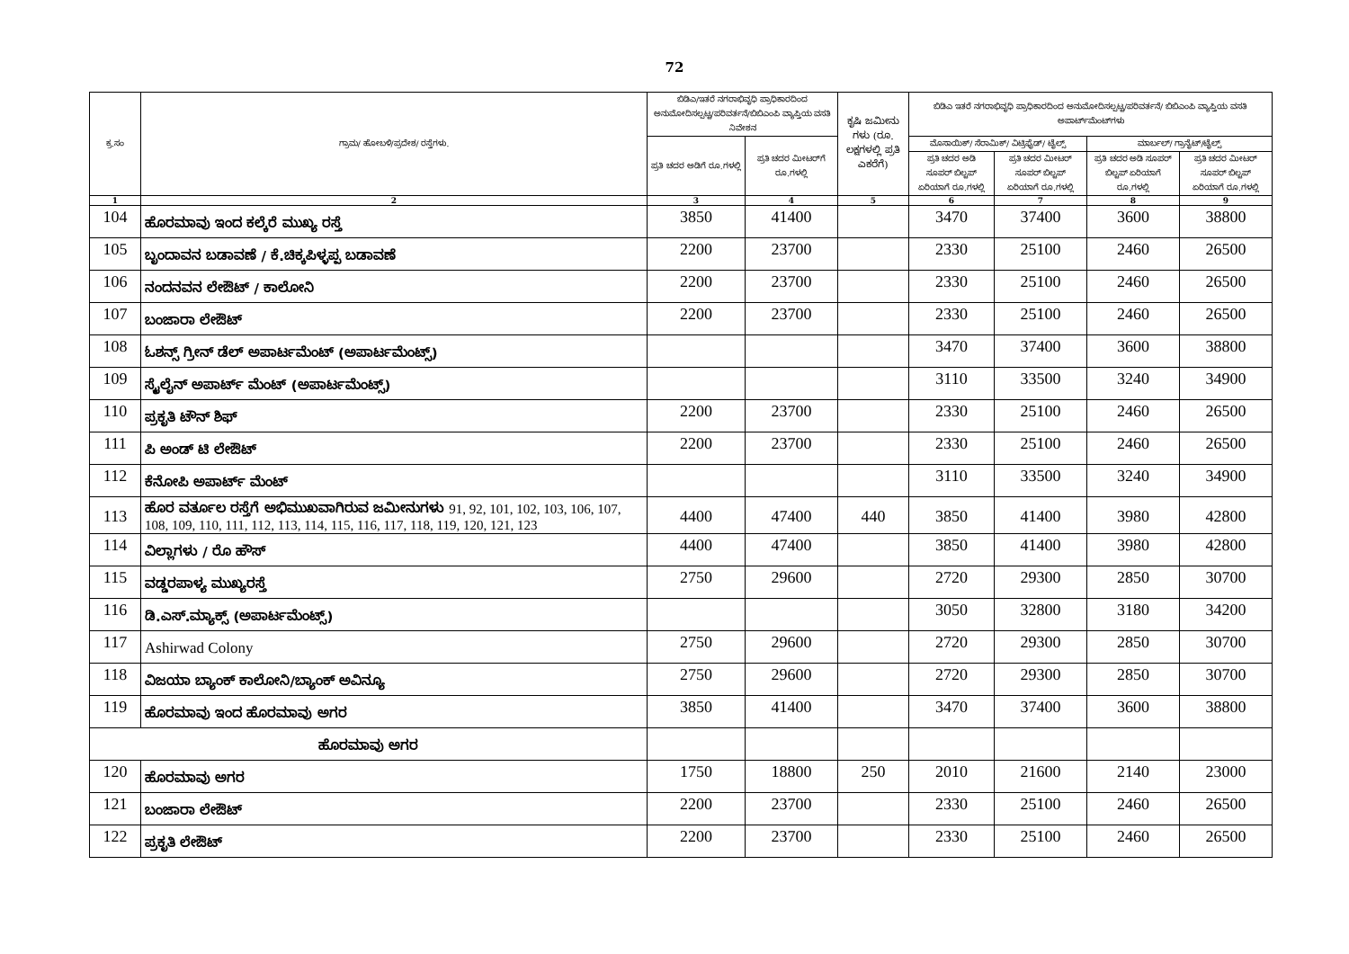72
| ಕ್ರ.ಸಂ | ಗ್ರಾಮ/ ಹೋಬಳಿ/ಪ್ರದೇಶ/ ರಸ್ತೆಗಳು. | ಬಿಡಿಎ/ಇತರೆ ನಗರಾಭಿವೃಧಿ ಪ್ರಾಧಿಕಾರದಿಂದ ಅನುಮೋದಿಸಲ್ಪಟ್ಟ/ಪರಿವರ್ತನೆ/ಬಿಬಿಎಂಪಿ ವ್ಯಾಪ್ತಿಯ ವಸತಿ ನಿವೇಶನ | | ಕೃಷಿ ಜಮೀನು ಗಳು (ರೂ. ಲಕ್ಷಗಳಲ್ಲಿ ಪ್ರತಿ ಎಕರೆಗೆ) | ಬಿಡಿಎ ಇತರೆ ನಗರಾಭಿವೃಧಿ ಪ್ರಾಧಿಕಾರದಿಂದ ಅನುಮೋದಿಸಲ್ಪಟ್ಟ/ಪರಿವರ್ತನೆ/ ಬಿಬಿಎಂಪಿ ವ್ಯಾಪ್ತಿಯ ವಸತಿ ಅಪಾರ್ಟ್‌ಮೆಂಟ್‌ಗಳು | | | |
| --- | --- | --- | --- | --- | --- | --- | --- | --- |
| | | ಪ್ರತಿ ಚದರ ಅಡಿಗೆ ರೂ.ಗಳಲ್ಲಿ | ಪ್ರತಿ ಚದರ ಮೀಟರ್‌ಗೆ ರೂ.ಗಳಲ್ಲಿ | | ಮೊಸಾಯಿಕ್/ ಸೆರಾಮಿಕ್/ ವಿಟ್ರಿಫೈಡ್/ ಟೈಲ್ಸ್ | | ಮಾರ್ಬಲ್/ ಗ್ರಾನೈಟ್/ಟೈಲ್ಸ್ | |
| | | | | | ಪ್ರತಿ ಚದರ ಅಡಿ ಸೂಪರ್ ಬಿಲ್ಟಪ್ ಏರಿಯಾಗೆ ರೂ.ಗಳಲ್ಲಿ | ಪ್ರತಿ ಚದರ ಮೀಟರ್ ಸೂಪರ್ ಬಿಲ್ಟಪ್ ಏರಿಯಾಗೆ ರೂ.ಗಳಲ್ಲಿ | ಪ್ರತಿ ಚದರ ಅಡಿ ಸೂಪರ್ ಬಿಲ್ಟಪ್ ಏರಿಯಾಗೆ ರೂ.ಗಳಲ್ಲಿ | ಪ್ರತಿ ಚದರ ಮೀಟರ್ ಸೂಪರ್ ಬಿಲ್ಟಪ್ ಏರಿಯಾಗೆ ರೂ.ಗಳಲ್ಲಿ |
| 1 | 2 | 3 | 4 | 5 | 6 | 7 | 8 | 9 |
| 104 | ಹೊರಮಾವು ಇಂದ ಕಲ್ಕೆರೆ ಮುಖ್ಯ ರಸ್ತೆ | 3850 | 41400 | | 3470 | 37400 | 3600 | 38800 |
| 105 | ಬೃಂದಾವನ ಬಡಾವಣೆ / ಕೆ.ಚಿಕ್ಕಪಿಳ್ಳಪ್ಪ ಬಡಾವಣೆ | 2200 | 23700 | | 2330 | 25100 | 2460 | 26500 |
| 106 | ನಂದನವನ ಲೇಔಟ್ / ಕಾಲೋನಿ | 2200 | 23700 | | 2330 | 25100 | 2460 | 26500 |
| 107 | ಬಂಜಾರಾ ಲೇಔಟ್ | 2200 | 23700 | | 2330 | 25100 | 2460 | 26500 |
| 108 | ಓಶನ್ಸ್ ಗ್ರೀನ್ ಡೆಲ್ ಅಪಾರ್ಟಮೆಂಟ್ (ಅಪಾರ್ಟಮೆಂಟ್ಸ್) | | | | 3470 | 37400 | 3600 | 38800 |
| 109 | ಸ್ಕೈಲೈನ್ ಅಪಾರ್ಟ್ ಮೆಂಟ್ (ಅಪಾರ್ಟಮೆಂಟ್ಸ್) | | | | 3110 | 33500 | 3240 | 34900 |
| 110 | ಪ್ರಕೃತಿ ಟೌನ್ ಶಿಫ್ | 2200 | 23700 | | 2330 | 25100 | 2460 | 26500 |
| 111 | ಪಿ ಅಂಡ್ ಟಿ ಲೇಔಟ್ | 2200 | 23700 | | 2330 | 25100 | 2460 | 26500 |
| 112 | ಕೆನೋಪಿ ಅಪಾರ್ಟ್ ಮೆಂಟ್ | | | | 3110 | 33500 | 3240 | 34900 |
| 113 | ಹೊರ ವರ್ತೂಲ ರಸ್ತೆಗೆ ಅಭಿಮುಖವಾಗಿರುವ ಜಮೀನುಗಳು 91, 92, 101, 102, 103, 106, 107, 108, 109, 110, 111, 112, 113, 114, 115, 116, 117, 118, 119, 120, 121, 123 | 4400 | 47400 | 440 | 3850 | 41400 | 3980 | 42800 |
| 114 | ವಿಲ್ಲಾಗಳು / ರೊ ಹೌಸ್ | 4400 | 47400 | | 3850 | 41400 | 3980 | 42800 |
| 115 | ವಡ್ಡರಪಾಳ್ಯ ಮುಖ್ಯರಸ್ತೆ | 2750 | 29600 | | 2720 | 29300 | 2850 | 30700 |
| 116 | ಡಿ.ಎಸ್.ಮ್ಯಾಕ್ಸ್ (ಅಪಾರ್ಟಮೆಂಟ್ಸ್) | | | | 3050 | 32800 | 3180 | 34200 |
| 117 | Ashirwad Colony | 2750 | 29600 | | 2720 | 29300 | 2850 | 30700 |
| 118 | ವಿಜಯಾ ಬ್ಯಾಂಕ್ ಕಾಲೋನಿ/ಬ್ಯಾಂಕ್ ಅವಿನ್ಯೂ | 2750 | 29600 | | 2720 | 29300 | 2850 | 30700 |
| 119 | ಹೊರಮಾವು ಇಂದ ಹೊರಮಾವು ಅಗರ | 3850 | 41400 | | 3470 | 37400 | 3600 | 38800 |
| ಹೊರಮಾವು ಅಗರ | | | | | | | | |
| 120 | ಹೊರಮಾವು ಅಗರ | 1750 | 18800 | 250 | 2010 | 21600 | 2140 | 23000 |
| 121 | ಬಂಜಾರಾ ಲೇಔಟ್ | 2200 | 23700 | | 2330 | 25100 | 2460 | 26500 |
| 122 | ಪ್ರಕೃತಿ ಲೇಔಟ್ | 2200 | 23700 | | 2330 | 25100 | 2460 | 26500 |